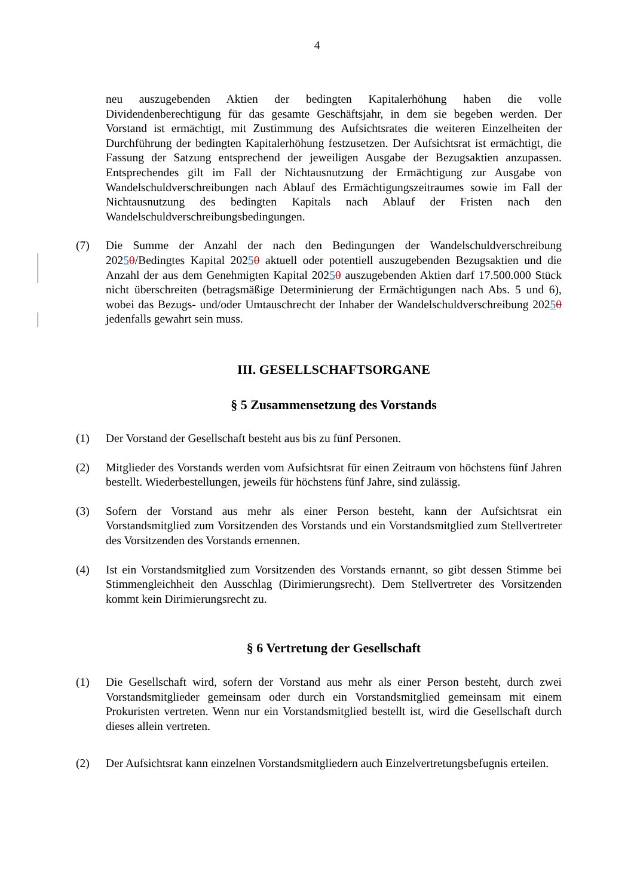4
neu auszugebenden Aktien der bedingten Kapitalerhöhung haben die volle Dividendenberechtigung für das gesamte Geschäftsjahr, in dem sie begeben werden. Der Vorstand ist ermächtigt, mit Zustimmung des Aufsichtsrates die weiteren Einzelheiten der Durchführung der bedingten Kapitalerhöhung festzusetzen. Der Aufsichtsrat ist ermächtigt, die Fassung der Satzung entsprechend der jeweiligen Ausgabe der Bezugsaktien anzupassen. Entsprechendes gilt im Fall der Nichtausnutzung der Ermächtigung zur Ausgabe von Wandelschuldverschreibungen nach Ablauf des Ermächtigungszeitraumes sowie im Fall der Nichtausnutzung des bedingten Kapitals nach Ablauf der Fristen nach den Wandelschuldverschreibungsbedingungen.
(7) Die Summe der Anzahl der nach den Bedingungen der Wandelschuldverschreibung 20250/Bedingtes Kapital 20250 aktuell oder potentiell auszugebenden Bezugsaktien und die Anzahl der aus dem Genehmigten Kapital 20250 auszugebenden Aktien darf 17.500.000 Stück nicht überschreiten (betragsmäßige Determinierung der Ermächtigungen nach Abs. 5 und 6), wobei das Bezugs- und/oder Umtauschrecht der Inhaber der Wandelschuldverschreibung 20250 jedenfalls gewahrt sein muss.
III. GESELLSCHAFTSORGANE
§ 5 Zusammensetzung des Vorstands
(1) Der Vorstand der Gesellschaft besteht aus bis zu fünf Personen.
(2) Mitglieder des Vorstands werden vom Aufsichtsrat für einen Zeitraum von höchstens fünf Jahren bestellt. Wiederbestellungen, jeweils für höchstens fünf Jahre, sind zulässig.
(3) Sofern der Vorstand aus mehr als einer Person besteht, kann der Aufsichtsrat ein Vorstandsmitglied zum Vorsitzenden des Vorstands und ein Vorstandsmitglied zum Stellvertreter des Vorsitzenden des Vorstands ernennen.
(4) Ist ein Vorstandsmitglied zum Vorsitzenden des Vorstands ernannt, so gibt dessen Stimme bei Stimmengleichheit den Ausschlag (Dirimierungsrecht). Dem Stellvertreter des Vorsitzenden kommt kein Dirimierungsrecht zu.
§ 6 Vertretung der Gesellschaft
(1) Die Gesellschaft wird, sofern der Vorstand aus mehr als einer Person besteht, durch zwei Vorstandsmitglieder gemeinsam oder durch ein Vorstandsmitglied gemeinsam mit einem Prokuristen vertreten. Wenn nur ein Vorstandsmitglied bestellt ist, wird die Gesellschaft durch dieses allein vertreten.
(2) Der Aufsichtsrat kann einzelnen Vorstandsmitgliedern auch Einzelvertretungsbefugnis erteilen.